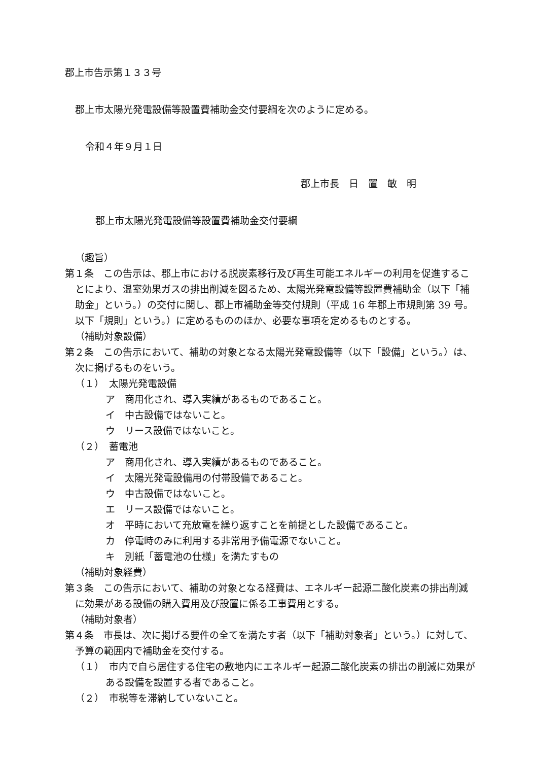郡上市告示第１３３号
郡上市太陽光発電設備等設置費補助金交付要綱を次のように定める。
令和４年９月１日
郡上市長　日　置　敏　明
郡上市太陽光発電設備等設置費補助金交付要綱
（趣旨）
第１条　この告示は、郡上市における脱炭素移行及び再生可能エネルギーの利用を促進することにより、温室効果ガスの排出削減を図るため、太陽光発電設備等設置費補助金（以下「補助金」という。）の交付に関し、郡上市補助金等交付規則（平成 16 年郡上市規則第 39 号。以下「規則」という。）に定めるもののほか、必要な事項を定めるものとする。
（補助対象設備）
第２条　この告示において、補助の対象となる太陽光発電設備等（以下「設備」という。）は、次に掲げるものをいう。
（１）　太陽光発電設備
ア　商用化され、導入実績があるものであること。
イ　中古設備ではないこと。
ウ　リース設備ではないこと。
（２）　蓄電池
ア　商用化され、導入実績があるものであること。
イ　太陽光発電設備用の付帯設備であること。
ウ　中古設備ではないこと。
エ　リース設備ではないこと。
オ　平時において充放電を繰り返すことを前提とした設備であること。
カ　停電時のみに利用する非常用予備電源でないこと。
キ　別紙「蓄電池の仕様」を満たすもの
（補助対象経費）
第３条　この告示において、補助の対象となる経費は、エネルギー起源二酸化炭素の排出削減に効果がある設備の購入費用及び設置に係る工事費用とする。
（補助対象者）
第４条　市長は、次に掲げる要件の全てを満たす者（以下「補助対象者」という。）に対して、予算の範囲内で補助金を交付する。
（１）　市内で自ら居住する住宅の敷地内にエネルギー起源二酸化炭素の排出の削減に効果がある設備を設置する者であること。
（２）　市税等を滞納していないこと。